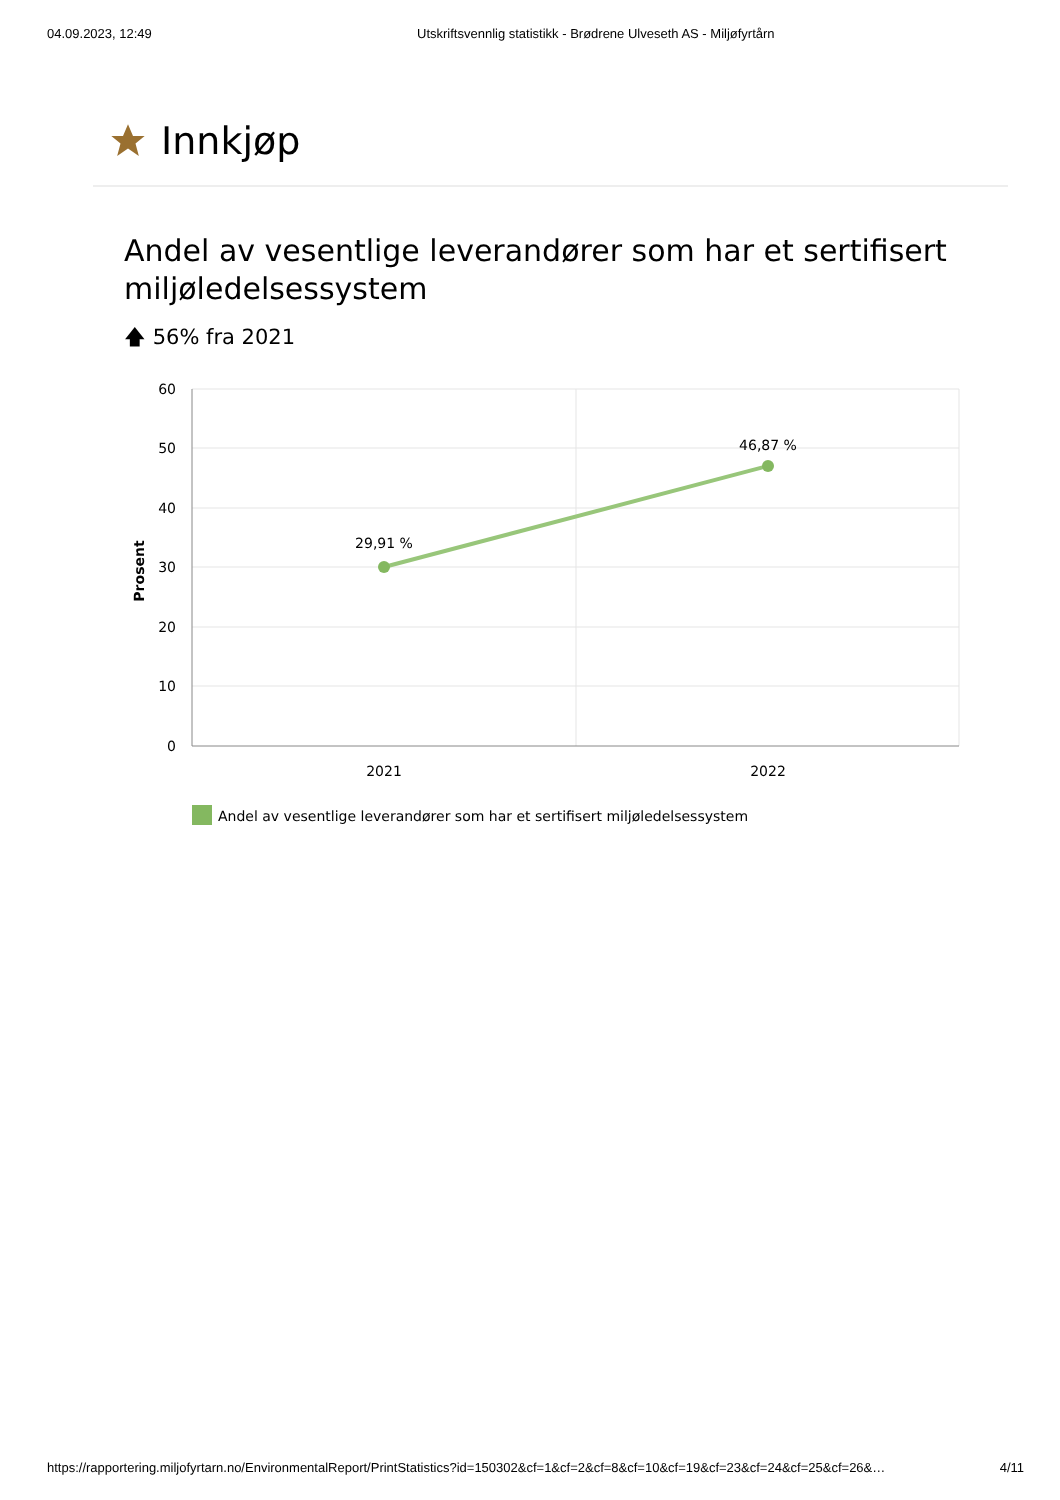04.09.2023, 12:49 Utskriftsvennlig statistikk - Brødrene Ulveseth AS - Miljøfyrtårn
Innkjøp
Andel av vesentlige leverandører som har et sertifisert miljøledelsessystem
🡅 56% fra 2021
60
50
40
30
20
10
0
Prosent
29,91 %
46,87 %
2021
2022
Andel av vesentlige leverandører som har et sertifisert miljøledelsessystem
https://rapportering.miljofyrtarn.no/EnvironmentalReport/PrintStatistics?id=150302&cf=1&cf=2&cf=8&cf=10&cf=19&cf=23&cf=24&cf=25&cf=26&… 4/11